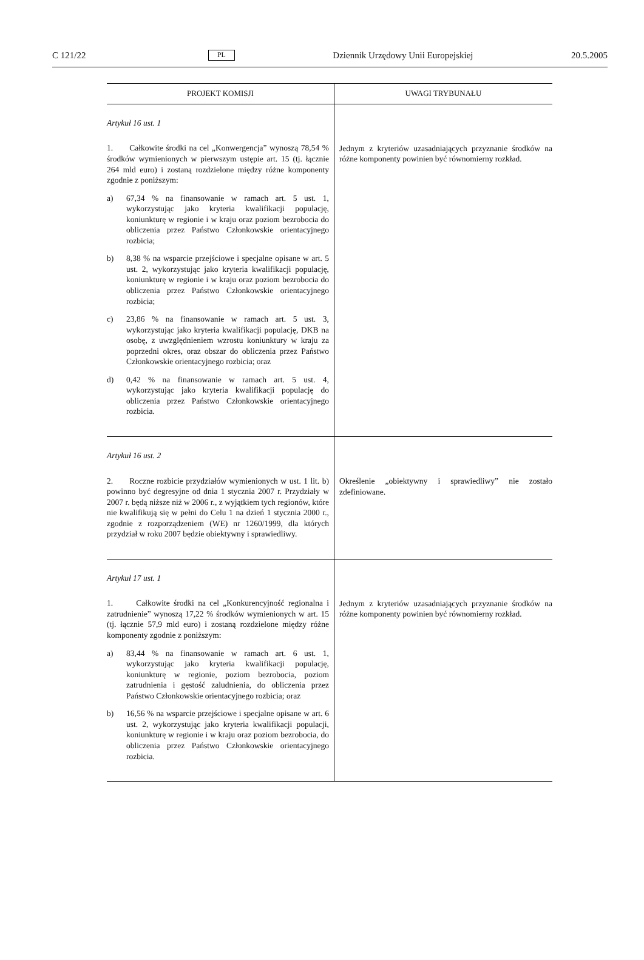C 121/22 PL Dziennik Urzędowy Unii Europejskiej 20.5.2005
| PROJEKT KOMISJI | UWAGI TRYBUNAŁU |
| --- | --- |
| Artykuł 16 ust. 1 1. Całkowite środki na cel „Konwergencja” wynoszą 78,54 % środków wymienionych w pierwszym ustępie art. 15 (tj. łącznie 264 mld euro) i zostaną rozdzielone między różne komponenty zgodnie z poniższym: a) 67,34 % na finansowanie w ramach art. 5 ust. 1, wykorzystując jako kryteria kwalifikacji populację, koniunkturę w regionie i w kraju oraz poziom bezrobocia do obliczenia przez Państwo Członkowskie orientacyjnego rozbicia; b) 8,38 % na wsparcie przejściowe i specjalne opisane w art. 5 ust. 2, wykorzystując jako kryteria kwalifikacji populację, koniunkturę w regionie i w kraju oraz poziom bezrobocia do obliczenia przez Państwo Członkowskie orientacyjnego rozbicia; c) 23,86 % na finansowanie w ramach art. 5 ust. 3, wykorzystując jako kryteria kwalifikacji populację, DKB na osobę, z uwzględnieniem wzrostu koniunktury w kraju za poprzedni okres, oraz obszar do obliczenia przez Państwo Członkowskie orientacyjnego rozbicia; oraz d) 0,42 % na finansowanie w ramach art. 5 ust. 4, wykorzystując jako kryteria kwalifikacji populację do obliczenia przez Państwo Członkowskie orientacyjnego rozbicia. | Jednym z kryteriów uzasadniających przyznanie środków na różne komponenty powinien być równomierny rozkład. |
| Artykuł 16 ust. 2 2. Roczne rozbicie przydziałów wymienionych w ust. 1 lit. b) powinno być degresyjne od dnia 1 stycznia 2007 r. Przydziały w 2007 r. będą niższe niż w 2006 r., z wyjątkiem tych regionów, które nie kwalifikują się w pełni do Celu 1 na dzień 1 stycznia 2000 r., zgodnie z rozporządzeniem (WE) nr 1260/1999, dla których przydział w roku 2007 będzie obiektywny i sprawiedliwy. | Określenie „obiektywny i sprawiedliwy” nie zostało zdefiniowane. |
| Artykuł 17 ust. 1 1. Całkowite środki na cel „Konkurencyjność regionalna i zatrudnienie” wynoszą 17,22 % środków wymienionych w art. 15 (tj. łącznie 57,9 mld euro) i zostaną rozdzielone między różne komponenty zgodnie z poniższym: a) 83,44 % na finansowanie w ramach art. 6 ust. 1, wykorzystując jako kryteria kwalifikacji populację, koniunkturę w regionie, poziom bezrobocia, poziom zatrudnienia i gęstość zaludnienia, do obliczenia przez Państwo Członkowskie orientacyjnego rozbicia; oraz b) 16,56 % na wsparcie przejściowe i specjalne opisane w art. 6 ust. 2, wykorzystując jako kryteria kwalifikacji populacji, koniunkturę w regionie i w kraju oraz poziom bezrobocia, do obliczenia przez Państwo Członkowskie orientacyjnego rozbicia. | Jednym z kryteriów uzasadniających przyznanie środków na różne komponenty powinien być równomierny rozkład. |